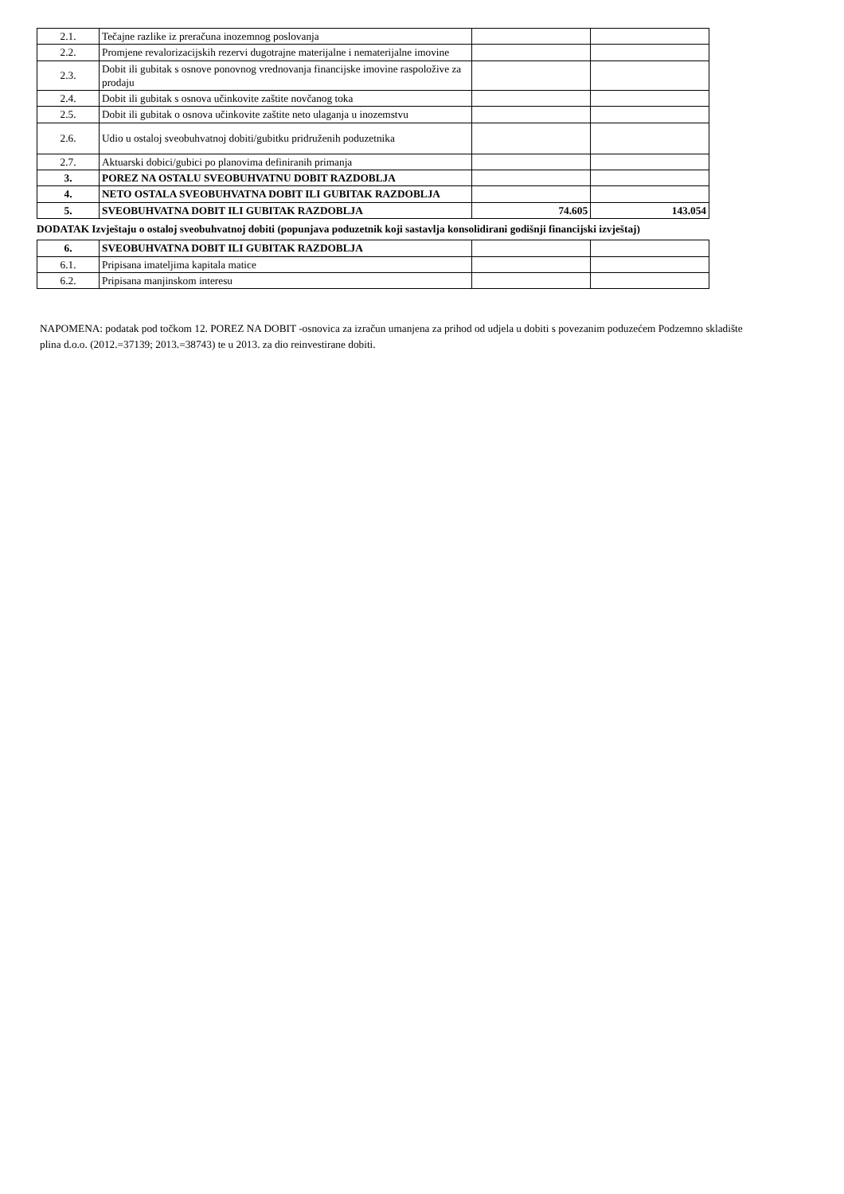| 2.1. | Tečajne razlike iz preračuna inozemnog poslovanja | | |
| 2.2. | Promjene revalorizacijskih rezervi dugotrajne materijalne i nematerijalne imovine | | |
| 2.3. | Dobit ili gubitak s osnove ponovnog vrednovanja financijske imovine raspoložive za prodaju | | |
| 2.4. | Dobit ili gubitak s osnova učinkovite zaštite novčanog toka | | |
| 2.5. | Dobit ili gubitak o osnova učinkovite zaštite neto ulaganja u inozemstvu | | |
| 2.6. | Udio u ostaloj sveobuhvatnoj dobiti/gubitku pridruženih poduzetnika | | |
| 2.7. | Aktuarski dobici/gubici po planovima definiranih primanja | | |
| 3. | POREZ NA OSTALU SVEOBUHVATNU DOBIT RAZDOBLJA | | |
| 4. | NETO OSTALA SVEOBUHVATNA DOBIT ILI GUBITAK RAZDOBLJA | | |
| 5. | SVEOBUHVATNA DOBIT ILI GUBITAK RAZDOBLJA | 74.605 | 143.054 |
DODATAK Izvještaju o ostaloj sveobuhvatnoj dobiti (popunjava poduzetnik koji sastavlja konsolidirani godišnji financijski izvještaj)
| 6. | SVEOBUHVATNA DOBIT ILI GUBITAK RAZDOBLJA | | |
| 6.1. | Pripisana imateljima kapitala matice | | |
| 6.2. | Pripisana manjinskom interesu | | |
NAPOMENA: podatak pod točkom 12. POREZ NA DOBIT -osnovica za izračun umanjena za prihod od udjela u dobiti s povezanim poduzećem Podzemno skladište plina d.o.o. (2012.=37139; 2013.=38743) te u 2013. za dio reinvestirane dobiti.